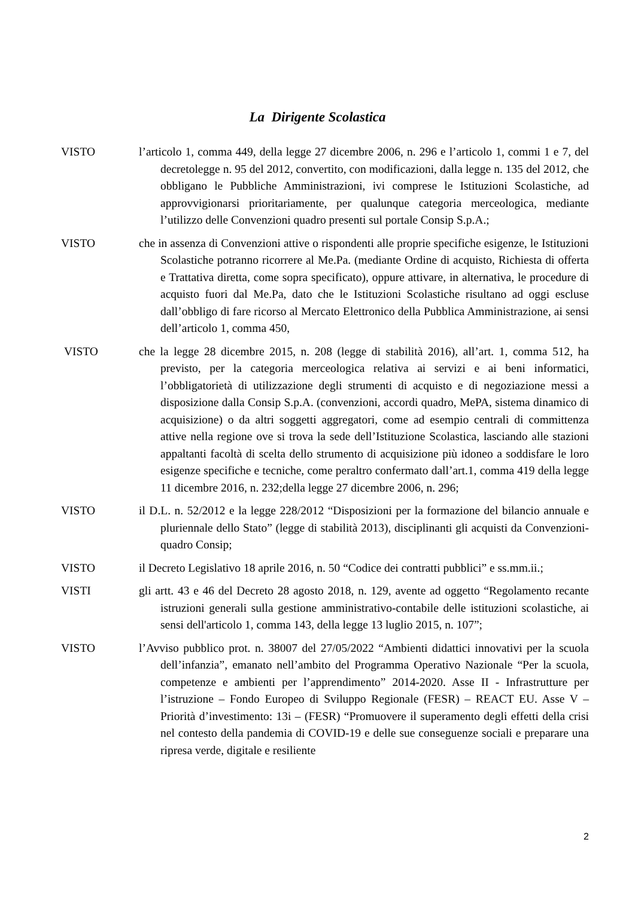La Dirigente Scolastica
VISTO l’articolo 1, comma 449, della legge 27 dicembre 2006, n. 296 e l’articolo 1, commi 1 e 7, del decretolegge n. 95 del 2012, convertito, con modificazioni, dalla legge n. 135 del 2012, che obbligano le Pubbliche Amministrazioni, ivi comprese le Istituzioni Scolastiche, ad approvvigionarsi prioritariamente, per qualunque categoria merceologica, mediante l’utilizzo delle Convenzioni quadro presenti sul portale Consip S.p.A.;
VISTO che in assenza di Convenzioni attive o rispondenti alle proprie specifiche esigenze, le Istituzioni Scolastiche potranno ricorrere al Me.Pa. (mediante Ordine di acquisto, Richiesta di offerta e Trattativa diretta, come sopra specificato), oppure attivare, in alternativa, le procedure di acquisto fuori dal Me.Pa, dato che le Istituzioni Scolastiche risultano ad oggi escluse dall’obbligo di fare ricorso al Mercato Elettronico della Pubblica Amministrazione, ai sensi dell’articolo 1, comma 450,
VISTO che la legge 28 dicembre 2015, n. 208 (legge di stabilità 2016), all’art. 1, comma 512, ha previsto, per la categoria merceologica relativa ai servizi e ai beni informatici, l’obbligatorietà di utilizzazione degli strumenti di acquisto e di negoziazione messi a disposizione dalla Consip S.p.A. (convenzioni, accordi quadro, MePA, sistema dinamico di acquisizione) o da altri soggetti aggregatori, come ad esempio centrali di committenza attive nella regione ove si trova la sede dell’Istituzione Scolastica, lasciando alle stazioni appaltanti facoltà di scelta dello strumento di acquisizione più idoneo a soddisfare le loro esigenze specifiche e tecniche, come peraltro confermato dall’art.1, comma 419 della legge 11 dicembre 2016, n. 232;della legge 27 dicembre 2006, n. 296;
VISTO il D.L. n. 52/2012 e la legge 228/2012 “Disposizioni per la formazione del bilancio annuale e pluriennale dello Stato” (legge di stabilità 2013), disciplinanti gli acquisti da Convenzioni-quadro Consip;
VISTO il Decreto Legislativo 18 aprile 2016, n. 50 “Codice dei contratti pubblici” e ss.mm.ii.;
VISTI gli artt. 43 e 46 del Decreto 28 agosto 2018, n. 129, avente ad oggetto “Regolamento recante istruzioni generali sulla gestione amministrativo-contabile delle istituzioni scolastiche, ai sensi dell'articolo 1, comma 143, della legge 13 luglio 2015, n. 107”;
VISTO l’Avviso pubblico prot. n. 38007 del 27/05/2022 “Ambienti didattici innovativi per la scuola dell’infanzia”, emanato nell’ambito del Programma Operativo Nazionale “Per la scuola, competenze e ambienti per l’apprendimento” 2014-2020. Asse II - Infrastrutture per l’istruzione – Fondo Europeo di Sviluppo Regionale (FESR) – REACT EU. Asse V – Priorità d’investimento: 13i – (FESR) “Promuovere il superamento degli effetti della crisi nel contesto della pandemia di COVID-19 e delle sue conseguenze sociali e preparare una ripresa verde, digitale e resiliente
2